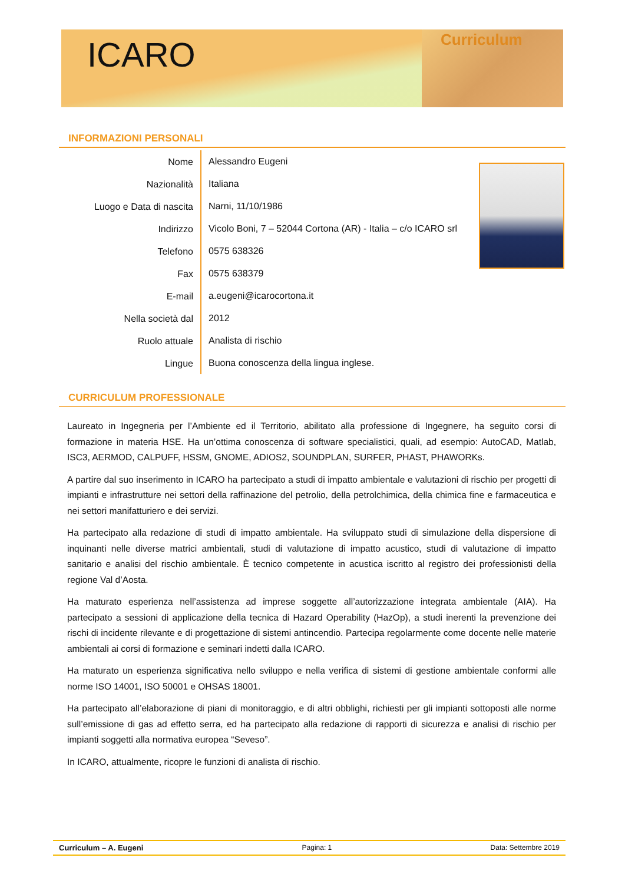ICARO
Curriculum
INFORMAZIONI PERSONALI
| Nome | Alessandro Eugeni |
| Nazionalità | Italiana |
| Luogo e Data di nascita | Narni, 11/10/1986 |
| Indirizzo | Vicolo Boni, 7 – 52044 Cortona (AR) - Italia – c/o ICARO srl |
| Telefono | 0575 638326 |
| Fax | 0575 638379 |
| E-mail | a.eugeni@icarocortona.it |
| Nella società dal | 2012 |
| Ruolo attuale | Analista di rischio |
| Lingue | Buona conoscenza della lingua inglese. |
CURRICULUM PROFESSIONALE
Laureato in Ingegneria per l’Ambiente ed il Territorio, abilitato alla professione di Ingegnere, ha seguito corsi di formazione in materia HSE. Ha un’ottima conoscenza di software specialistici, quali, ad esempio: AutoCAD, Matlab, ISC3, AERMOD, CALPUFF, HSSM, GNOME, ADIOS2, SOUNDPLAN, SURFER, PHAST, PHAWORKs.
A partire dal suo inserimento in ICARO ha partecipato a studi di impatto ambientale e valutazioni di rischio per progetti di impianti e infrastrutture nei settori della raffinazione del petrolio, della petrolchimica, della chimica fine e farmaceutica e nei settori manifatturiero e dei servizi.
Ha partecipato alla redazione di studi di impatto ambientale. Ha sviluppato studi di simulazione della dispersione di inquinanti nelle diverse matrici ambientali, studi di valutazione di impatto acustico, studi di valutazione di impatto sanitario e analisi del rischio ambientale. È tecnico competente in acustica iscritto al registro dei professionisti della regione Val d’Aosta.
Ha maturato esperienza nell’assistenza ad imprese soggette all’autorizzazione integrata ambientale (AIA). Ha partecipato a sessioni di applicazione della tecnica di Hazard Operability (HazOp), a studi inerenti la prevenzione dei rischi di incidente rilevante e di progettazione di sistemi antincendio. Partecipa regolarmente come docente nelle materie ambientali ai corsi di formazione e seminari indetti dalla ICARO.
Ha maturato un esperienza significativa nello sviluppo e nella verifica di sistemi di gestione ambientale conformi alle norme ISO 14001, ISO 50001 e OHSAS 18001.
Ha partecipato all’elaborazione di piani di monitoraggio, e di altri obblighi, richiesti per gli impianti sottoposti alle norme sull’emissione di gas ad effetto serra, ed ha partecipato alla redazione di rapporti di sicurezza e analisi di rischio per impianti soggetti alla normativa europea “Seveso”.
In ICARO, attualmente, ricopre le funzioni di analista di rischio.
Curriculum – A. Eugeni Pagina: 1 Data: Settembre 2019